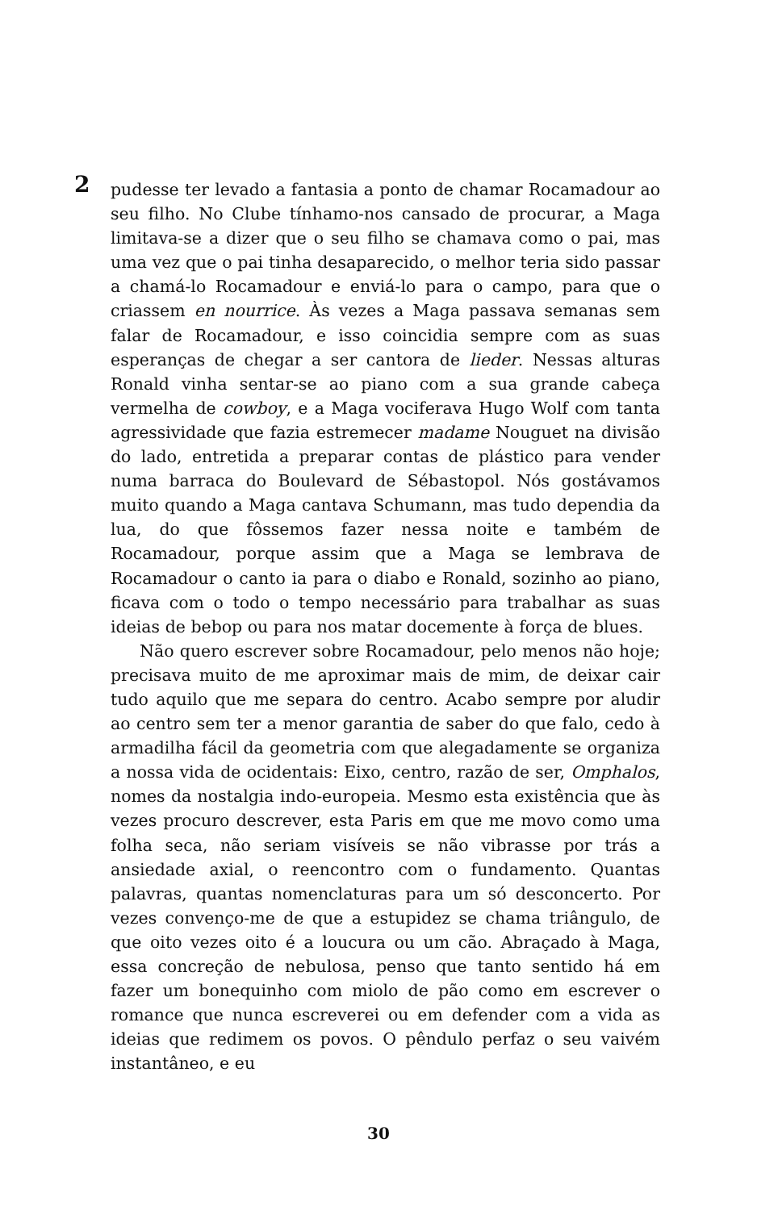2
pudesse ter levado a fantasia a ponto de chamar Rocamadour ao seu filho. No Clube tínhamo-nos cansado de procurar, a Maga limitava-se a dizer que o seu filho se chamava como o pai, mas uma vez que o pai tinha desaparecido, o melhor teria sido passar a chamá-lo Rocamadour e enviá-lo para o campo, para que o criassem en nourrice. Às vezes a Maga passava semanas sem falar de Rocamadour, e isso coincidia sempre com as suas esperanças de chegar a ser cantora de lieder. Nessas alturas Ronald vinha sentar-se ao piano com a sua grande cabeça vermelha de cowboy, e a Maga vociferava Hugo Wolf com tanta agressividade que fazia estremecer madame Nouguet na divisão do lado, entretida a preparar contas de plástico para vender numa barraca do Boulevard de Sébastopol. Nós gostávamos muito quando a Maga cantava Schumann, mas tudo dependia da lua, do que fôssemos fazer nessa noite e também de Rocamadour, porque assim que a Maga se lembrava de Rocamadour o canto ia para o diabo e Ronald, sozinho ao piano, ficava com o todo o tempo necessário para trabalhar as suas ideias de bebop ou para nos matar docemente à força de blues.
Não quero escrever sobre Rocamadour, pelo menos não hoje; precisava muito de me aproximar mais de mim, de deixar cair tudo aquilo que me separa do centro. Acabo sempre por aludir ao centro sem ter a menor garantia de saber do que falo, cedo à armadilha fácil da geometria com que alegadamente se organiza a nossa vida de ocidentais: Eixo, centro, razão de ser, Omphalos, nomes da nostalgia indo-europeia. Mesmo esta existência que às vezes procuro descrever, esta Paris em que me movo como uma folha seca, não seriam visíveis se não vibrasse por trás a ansiedade axial, o reencontro com o fundamento. Quantas palavras, quantas nomenclaturas para um só desconcerto. Por vezes convenço-me de que a estupidez se chama triângulo, de que oito vezes oito é a loucura ou um cão. Abraçado à Maga, essa concreção de nebulosa, penso que tanto sentido há em fazer um bonequinho com miolo de pão como em escrever o romance que nunca escreverei ou em defender com a vida as ideias que redimem os povos. O pêndulo perfaz o seu vaivém instantâneo, e eu
30